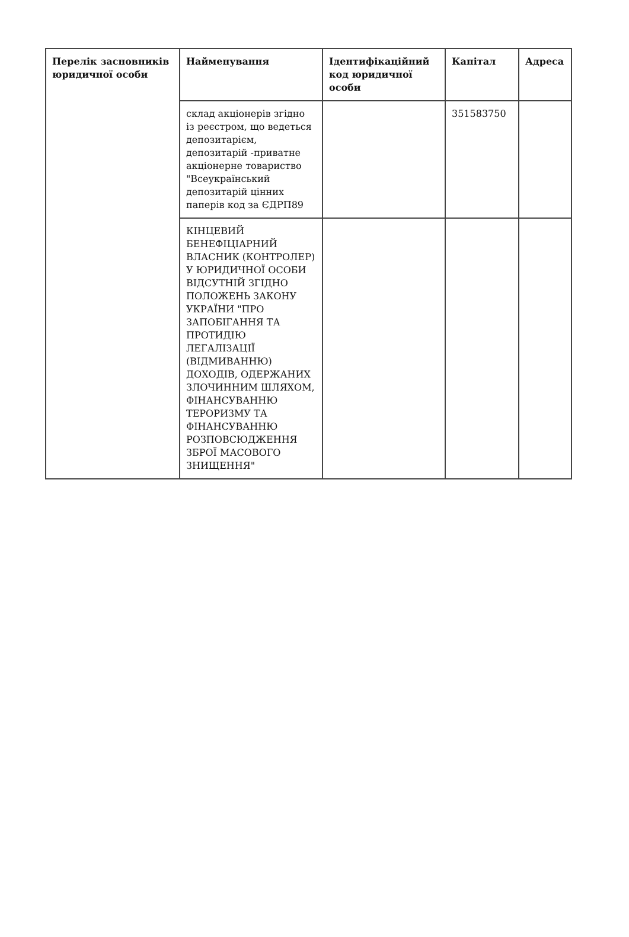| Перелік засновників юридичної особи | Найменування | Ідентифікаційний код юридичної особи | Капітал | Адреса |
| --- | --- | --- | --- | --- |
| | склад акціонерів згідно із реєстром, що ведеться депозитарієм, депозитарій -приватне акціонерне товариство "Всеукраїнський депозитарій цінних паперів код за ЄДРП89 | | 351583750 | |
| | КІНЦЕВИЙ БЕНЕФІЦІАРНИЙ ВЛАСНИК (КОНТРОЛЕР) У ЮРИДИЧНОЇ ОСОБИ ВІДСУТНІЙ ЗГІДНО ПОЛОЖЕНЬ ЗАКОНУ УКРАЇНИ "ПРО ЗАПОБІГАННЯ ТА ПРОТИДІЮ ЛЕГАЛІЗАЦІЇ (ВІДМИВАННЮ) ДОХОДІВ, ОДЕРЖАНИХ ЗЛОЧИННИМ ШЛЯХОМ, ФІНАНСУВАННЮ ТЕРОРИЗМУ ТА ФІНАНСУВАННЮ РОЗПОВСЮДЖЕННЯ ЗБРОЇ МАСОВОГО ЗНИЩЕННЯ" | | | |